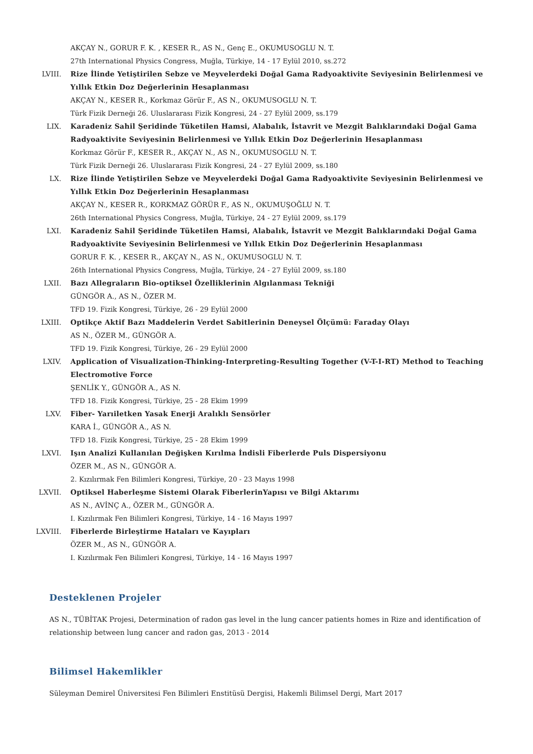AKÇAY N., GORUR F. K. , KESER R., AS N., Genç E., OKUMUSOGLU N. T.
27th International Physics Congress, Muğla, Türkiye, 14 - 17 Eylül 2010, ss.272
LVIII. Rize İlinde Yetiştirilen Sebze ve Meyvelerdeki Doğal Gama Radyoaktivite Seviyesinin Belirlenmesi ve Yıllık Etkin Doz Değerlerinin Hesaplanması
AKÇAY N., KESER R., Korkmaz Görür F., AS N., OKUMUSOGLU N. T.
Türk Fizik Derneği 26. Uluslararası Fizik Kongresi, 24 - 27 Eylül 2009, ss.179
LIX. Karadeniz Sahil Şeridinde Tüketilen Hamsi, Alabalık, İstavrit ve Mezgit Balıklarındaki Doğal Gama Radyoaktivite Seviyesinin Belirlenmesi ve Yıllık Etkin Doz Değerlerinin Hesaplanması
Korkmaz Görür F., KESER R., AKÇAY N., AS N., OKUMUSOGLU N. T.
Türk Fizik Derneği 26. Uluslararası Fizik Kongresi, 24 - 27 Eylül 2009, ss.180
LX. Rize İlinde Yetiştirilen Sebze ve Meyvelerdeki Doğal Gama Radyoaktivite Seviyesinin Belirlenmesi ve Yıllık Etkin Doz Değerlerinin Hesaplanması
AKÇAY N., KESER R., KORKMAZ GÖRÜR F., AS N., OKUMUŞOĞLU N. T.
26th International Physics Congress, Muğla, Türkiye, 24 - 27 Eylül 2009, ss.179
LXI. Karadeniz Sahil Şeridinde Tüketilen Hamsi, Alabalık, İstavrit ve Mezgit Balıklarındaki Doğal Gama Radyoaktivite Seviyesinin Belirlenmesi ve Yıllık Etkin Doz Değerlerinin Hesaplanması
GORUR F. K. , KESER R., AKÇAY N., AS N., OKUMUSOGLU N. T.
26th International Physics Congress, Muğla, Türkiye, 24 - 27 Eylül 2009, ss.180
LXII. Bazı Allegraların Bio-optiksel Özelliklerinin Algılanması Tekniği
GÜNGÖR A., AS N., ÖZER M.
TFD 19. Fizik Kongresi, Türkiye, 26 - 29 Eylül 2000
LXIII. Optikçe Aktif Bazı Maddelerin Verdet Sabitlerinin Deneysel Ölçümü: Faraday Olayı
AS N., ÖZER M., GÜNGÖR A.
TFD 19. Fizik Kongresi, Türkiye, 26 - 29 Eylül 2000
LXIV. Application of Visualization-Thinking-Interpreting-Resulting Together (V-T-I-RT) Method to Teaching Electromotive Force
ŞENLİK Y., GÜNGÖR A., AS N.
TFD 18. Fizik Kongresi, Türkiye, 25 - 28 Ekim 1999
LXV. Fiber- Yarıiletken Yasak Enerji Aralıklı Sensörler
KARA İ., GÜNGÖR A., AS N.
TFD 18. Fizik Kongresi, Türkiye, 25 - 28 Ekim 1999
LXVI. Işın Analizi Kullanılan Değişken Kırılma İndisli Fiberlerde Puls Dispersiyonu
ÖZER M., AS N., GÜNGÖR A.
2. Kızılırmak Fen Bilimleri Kongresi, Türkiye, 20 - 23 Mayıs 1998
LXVII. Optiksel Haberleşme Sistemi Olarak FiberlerinYapısı ve Bilgi Aktarımı
AS N., AVİNÇ A., ÖZER M., GÜNGÖR A.
I. Kızılırmak Fen Bilimleri Kongresi, Türkiye, 14 - 16 Mayıs 1997
LXVIII.
Fiberlerde Birleştirme Hataları ve Kayıpları
ÖZER M., AS N., GÜNGÖR A.
I. Kızılırmak Fen Bilimleri Kongresi, Türkiye, 14 - 16 Mayıs 1997
Desteklenen Projeler
AS N., TÜBİTAK Projesi, Determination of radon gas level in the lung cancer patients homes in Rize and identification of relationship between lung cancer and radon gas, 2013 - 2014
Bilimsel Hakemlikler
Süleyman Demirel Üniversitesi Fen Bilimleri Enstitüsü Dergisi, Hakemli Bilimsel Dergi, Mart 2017